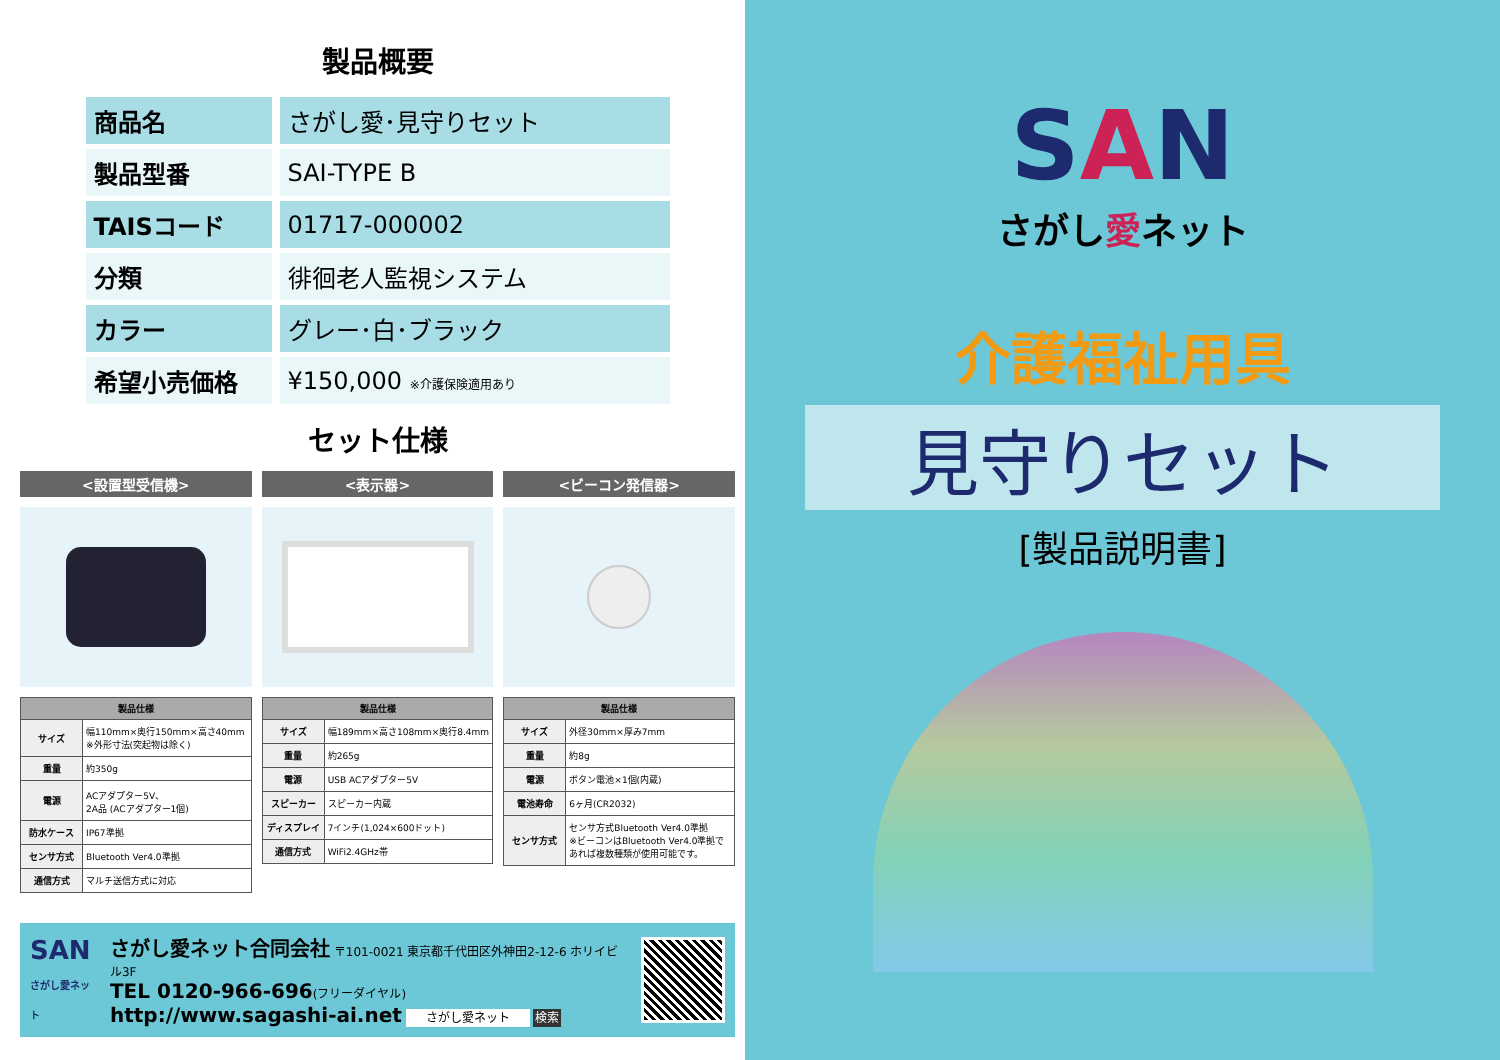製品概要
| 商品名 | さがし愛･見守りセット |
| 製品型番 | SAI-TYPE B |
| TAISコード | 01717-000002 |
| 分類 | 徘徊老人監視システム |
| カラー | グレー･白･ブラック |
| 希望小売価格 | ¥150,000 ※介護保険適用あり |
セット仕様
<設置型受信機>
| 製品仕様 | |
| --- | --- |
| サイズ | 幅110mm×奥行150mm×高さ40mm ※外形寸法(突起物は除く) |
| 重量 | 約350g |
| 電源 | ACアダプター5V、 2A品 (ACアダプター1個) |
| 防水ケース | IP67準拠 |
| センサ方式 | Bluetooth Ver4.0準拠 |
| 通信方式 | マルチ送信方式に対応 |
<表示器>
| 製品仕様 | |
| --- | --- |
| サイズ | 幅189mm×高さ108mm×奥行8.4mm |
| 重量 | 約265g |
| 電源 | USB ACアダプター5V |
| スピーカー | スピーカー内蔵 |
| ディスプレイ | 7インチ(1,024×600ドット) |
| 通信方式 | WiFi2.4GHz帯 |
<ビーコン発信器>
| 製品仕様 | |
| --- | --- |
| サイズ | 外径30mm×厚み7mm |
| 重量 | 約8g |
| 電源 | ボタン電池×1個(内蔵) |
| 電池寿命 | 6ヶ月(CR2032) |
| センサ方式 | センサ方式Bluetooth Ver4.0準拠 ※ビーコンはBluetooth Ver4.0準拠であれば複数種類が使用可能です。 |
SAN
さがし愛ネット
さがし愛ネット合同会社 〒101-0021 東京都千代田区外神田2-12-6 ホリイビル3F
TEL 0120-966-696(フリーダイヤル)
http://www.sagashi-ai.net さがし愛ネット 検索
SAN
さがし愛ネット
介護福祉用具
見守りセット
[製品説明書]